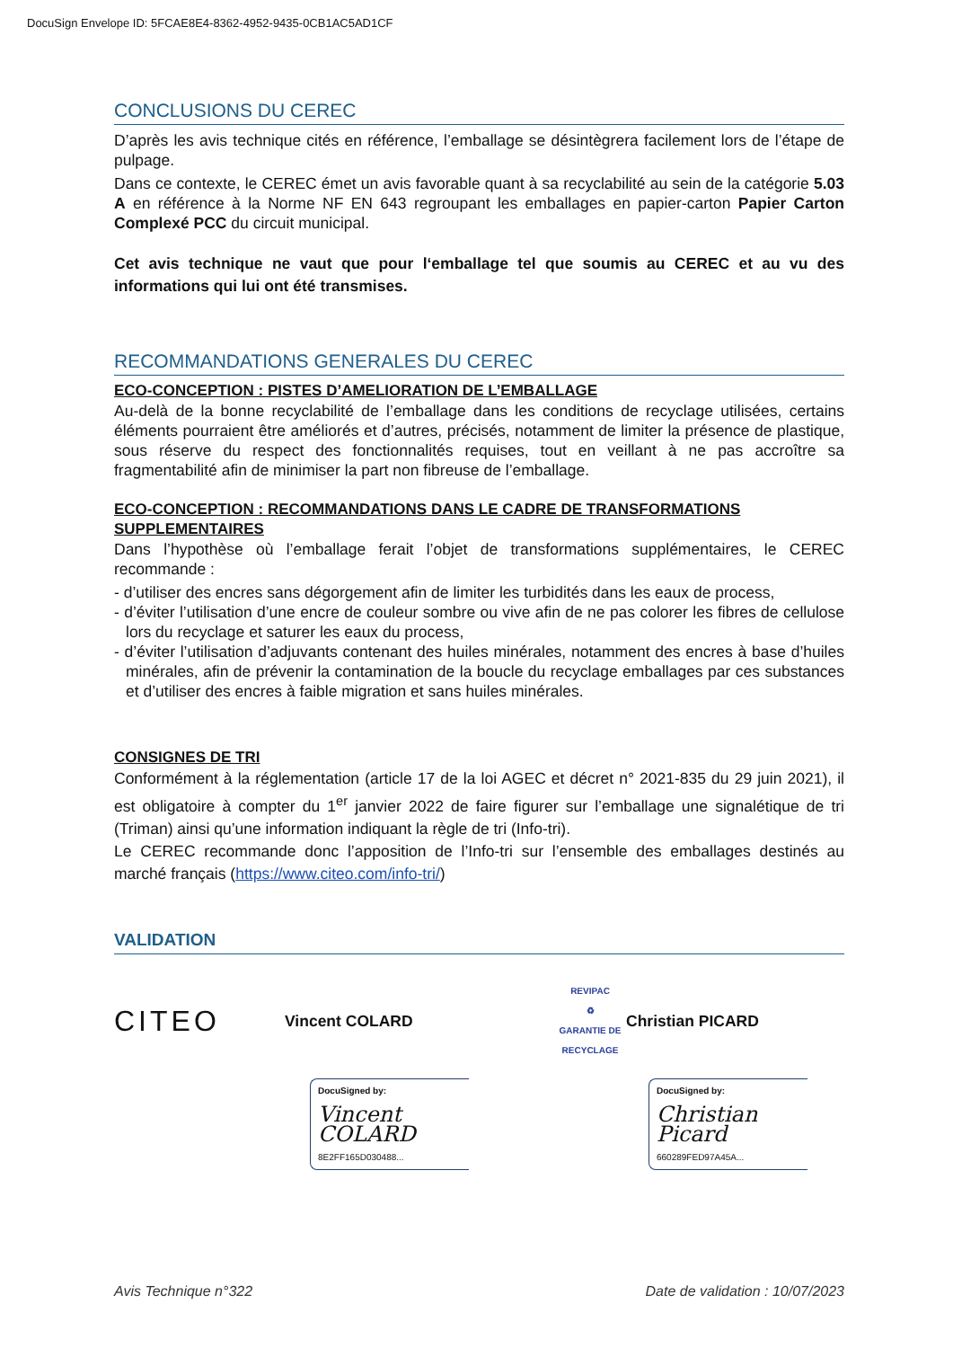DocuSign Envelope ID: 5FCAE8E4-8362-4952-9435-0CB1AC5AD1CF
CONCLUSIONS DU CEREC
D’après les avis technique cités en référence, l’emballage se désintègrera facilement lors de l’étape de pulpage.
Dans ce contexte, le CEREC émet un avis favorable quant à sa recyclabilité au sein de la catégorie 5.03 A en référence à la Norme NF EN 643 regroupant les emballages en papier-carton Papier Carton Complexé PCC du circuit municipal.
Cet avis technique ne vaut que pour l‘emballage tel que soumis au CEREC et au vu des informations qui lui ont été transmises.
RECOMMANDATIONS GENERALES DU CEREC
ECO-CONCEPTION : PISTES D’AMELIORATION DE L’EMBALLAGE
Au-delà de la bonne recyclabilité de l’emballage dans les conditions de recyclage utilisées, certains éléments pourraient être améliorés et d’autres, précisés, notamment de limiter la présence de plastique, sous réserve du respect des fonctionnalités requises, tout en veillant à ne pas accroître sa fragmentabilité afin de minimiser la part non fibreuse de l’emballage.
ECO-CONCEPTION : RECOMMANDATIONS DANS LE CADRE DE TRANSFORMATIONS SUPPLEMENTAIRES
Dans l’hypothèse où l’emballage ferait l’objet de transformations supplémentaires, le CEREC recommande :
- d’utiliser des encres sans dégorgement afin de limiter les turbidités dans les eaux de process,
- d’éviter l’utilisation d’une encre de couleur sombre ou vive afin de ne pas colorer les fibres de cellulose lors du recyclage et saturer les eaux du process,
- d’éviter l’utilisation d’adjuvants contenant des huiles minérales, notamment des encres à base d’huiles minérales, afin de prévenir la contamination de la boucle du recyclage emballages par ces substances et d’utiliser des encres à faible migration et sans huiles minérales.
CONSIGNES DE TRI
Conformément à la réglementation (article 17 de la loi AGEC et décret n° 2021-835 du 29 juin 2021), il est obligatoire à compter du 1<sup>er</sup> janvier 2022 de faire figurer sur l’emballage une signalétique de tri (Triman) ainsi qu’une information indiquant la règle de tri (Info-tri).
Le CEREC recommande donc l’apposition de l’Info-tri sur l’ensemble des emballages destinés au marché français (https://www.citeo.com/info-tri/)
VALIDATION
CITEO
Vincent COLARD
REVIPAC
♻
GARANTIE DE RECYCLAGE
Christian PICARD
DocuSigned by:
Vincent COLARD
8E2FF165D030488...
DocuSigned by:
Christian Picard
660289FED97A45A...
Avis Technique n°322 Date de validation : 10/07/2023